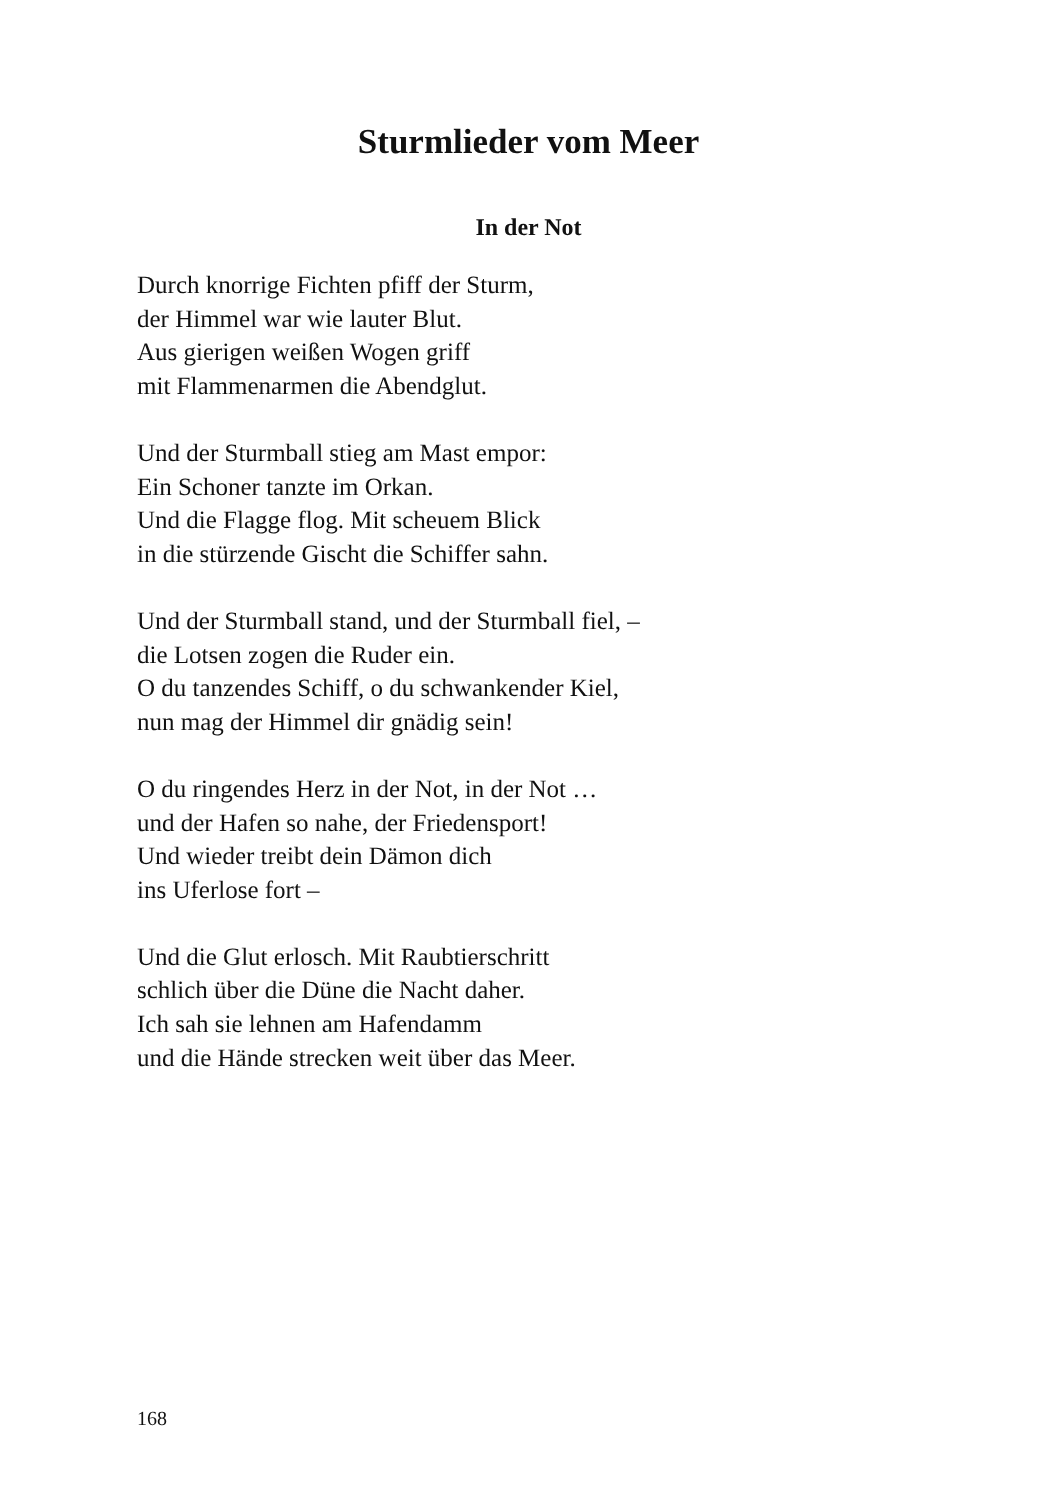Sturmlieder vom Meer
In der Not
Durch knorrige Fichten pfiff der Sturm,
der Himmel war wie lauter Blut.
Aus gierigen weißen Wogen griff
mit Flammenarmen die Abendglut.
Und der Sturmball stieg am Mast empor:
Ein Schoner tanzte im Orkan.
Und die Flagge flog. Mit scheuem Blick
in die stürzende Gischt die Schiffer sahn.
Und der Sturmball stand, und der Sturmball fiel, –
die Lotsen zogen die Ruder ein.
O du tanzendes Schiff, o du schwankender Kiel,
nun mag der Himmel dir gnädig sein!
O du ringendes Herz in der Not, in der Not …
und der Hafen so nahe, der Friedensport!
Und wieder treibt dein Dämon dich
ins Uferlose fort –
Und die Glut erlosch. Mit Raubtierschritt
schlich über die Düne die Nacht daher.
Ich sah sie lehnen am Hafendamm
und die Hände strecken weit über das Meer.
168